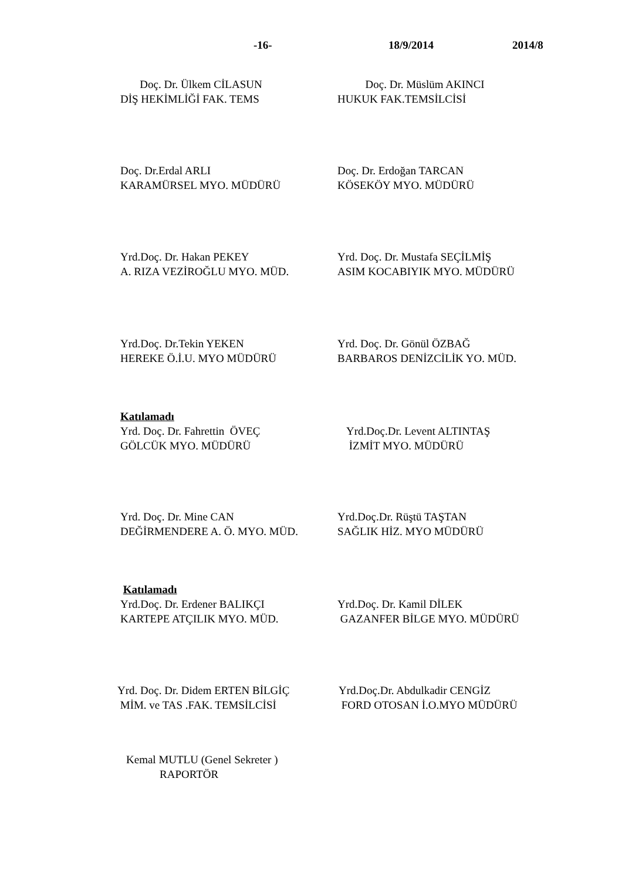-16- 18/9/2014 2014/8
Doç. Dr. Ülkem CİLASUN
DİŞ HEKİMLİĞİ FAK. TEMS
Doç. Dr. Müslüm AKINCI
HUKUK FAK.TEMSİLCİSİ
Doç. Dr.Erdal ARLI
KARAMÜRSEL MYO. MÜDÜRÜ
Doç. Dr. Erdoğan TARCAN
KÖSEKÖY MYO. MÜDÜRÜ
Yrd.Doç. Dr. Hakan PEKEY
A. RIZA VEZİROĞLU MYO. MÜD.
Yrd. Doç. Dr. Mustafa SEÇİLMİŞ
ASIM KOCABIYIK MYO. MÜDÜRÜ
Yrd.Doç. Dr.Tekin YEKEN
HEREKE Ö.İ.U. MYO MÜDÜRÜ
Yrd. Doç. Dr. Gönül ÖZBAĞ
BARBAROS DENİZCİLİK YO. MÜD.
Katılamadı
Yrd. Doç. Dr. Fahrettin ÖVEÇ
GÖLCÜK MYO. MÜDÜRÜ
Yrd.Doç.Dr. Levent ALTINTAŞ
İZMİT MYO. MÜDÜRÜ
Yrd. Doç. Dr. Mine CAN
DEĞİRMENDERE A. Ö. MYO. MÜD.
Yrd.Doç.Dr. Rüştü TAŞTAN
SAĞLIK HİZ. MYO MÜDÜRÜ
Katılamadı
Yrd.Doç. Dr. Erdener BALIKÇI
KARTEPE ATÇILIK MYO. MÜD.
Yrd.Doç. Dr. Kamil DİLEK
GAZANFER BİLGE MYO. MÜDÜRÜ
Yrd. Doç. Dr. Didem ERTEN BİLGİÇ
MİM. ve TAS .FAK. TEMSİLCİSİ
Yrd.Doç.Dr. Abdulkadir CENGİZ
FORD OTOSAN İ.O.MYO MÜDÜRÜ
Kemal MUTLU (Genel Sekreter )
RAPORTÖR